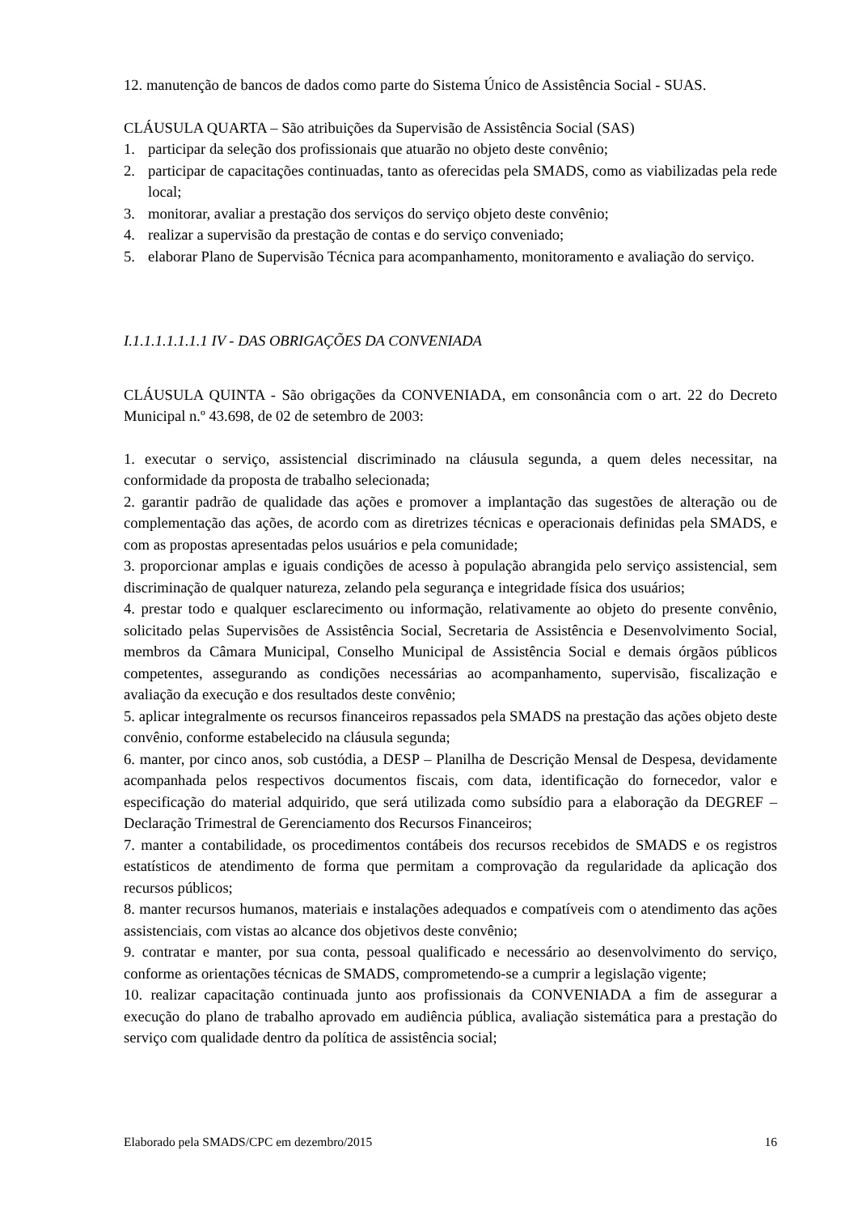12. manutenção de bancos de dados como parte do Sistema Único de Assistência Social - SUAS.
CLÁUSULA QUARTA – São atribuições da Supervisão de Assistência Social (SAS)
1. participar da seleção dos profissionais que atuarão no objeto deste convênio;
2. participar de capacitações continuadas, tanto as oferecidas pela SMADS, como as viabilizadas pela rede local;
3. monitorar, avaliar a prestação dos serviços do serviço objeto deste convênio;
4. realizar a supervisão da prestação de contas e do serviço conveniado;
5. elaborar Plano de Supervisão Técnica para acompanhamento, monitoramento e avaliação do serviço.
I.1.1.1.1.1.1.1 IV - DAS OBRIGAÇÕES DA CONVENIADA
CLÁUSULA QUINTA - São obrigações da CONVENIADA, em consonância com o art. 22 do Decreto Municipal n.º 43.698, de 02 de setembro de 2003:
1. executar o serviço, assistencial discriminado na cláusula segunda, a quem deles necessitar, na conformidade da proposta de trabalho selecionada;
2. garantir padrão de qualidade das ações e promover a implantação das sugestões de alteração ou de complementação das ações, de acordo com as diretrizes técnicas e operacionais definidas pela SMADS, e com as propostas apresentadas pelos usuários e pela comunidade;
3. proporcionar amplas e iguais condições de acesso à população abrangida pelo serviço assistencial, sem discriminação de qualquer natureza, zelando pela segurança e integridade física dos usuários;
4. prestar todo e qualquer esclarecimento ou informação, relativamente ao objeto do presente convênio, solicitado pelas Supervisões de Assistência Social, Secretaria de Assistência e Desenvolvimento Social, membros da Câmara Municipal, Conselho Municipal de Assistência Social e demais órgãos públicos competentes, assegurando as condições necessárias ao acompanhamento, supervisão, fiscalização e avaliação da execução e dos resultados deste convênio;
5. aplicar integralmente os recursos financeiros repassados pela SMADS na prestação das ações objeto deste convênio, conforme estabelecido na cláusula segunda;
6. manter, por cinco anos, sob custódia, a DESP – Planilha de Descrição Mensal de Despesa, devidamente acompanhada pelos respectivos documentos fiscais, com data, identificação do fornecedor, valor e especificação do material adquirido, que será utilizada como subsídio para a elaboração da DEGREF – Declaração Trimestral de Gerenciamento dos Recursos Financeiros;
7. manter a contabilidade, os procedimentos contábeis dos recursos recebidos de SMADS e os registros estatísticos de atendimento de forma que permitam a comprovação da regularidade da aplicação dos recursos públicos;
8. manter recursos humanos, materiais e instalações adequados e compatíveis com o atendimento das ações assistenciais, com vistas ao alcance dos objetivos deste convênio;
9. contratar e manter, por sua conta, pessoal qualificado e necessário ao desenvolvimento do serviço, conforme as orientações técnicas de SMADS, comprometendo-se a cumprir a legislação vigente;
10. realizar capacitação continuada junto aos profissionais da CONVENIADA a fim de assegurar a execução do plano de trabalho aprovado em audiência pública, avaliação sistemática para a prestação do serviço com qualidade dentro da política de assistência social;
Elaborado pela SMADS/CPC em dezembro/2015 16